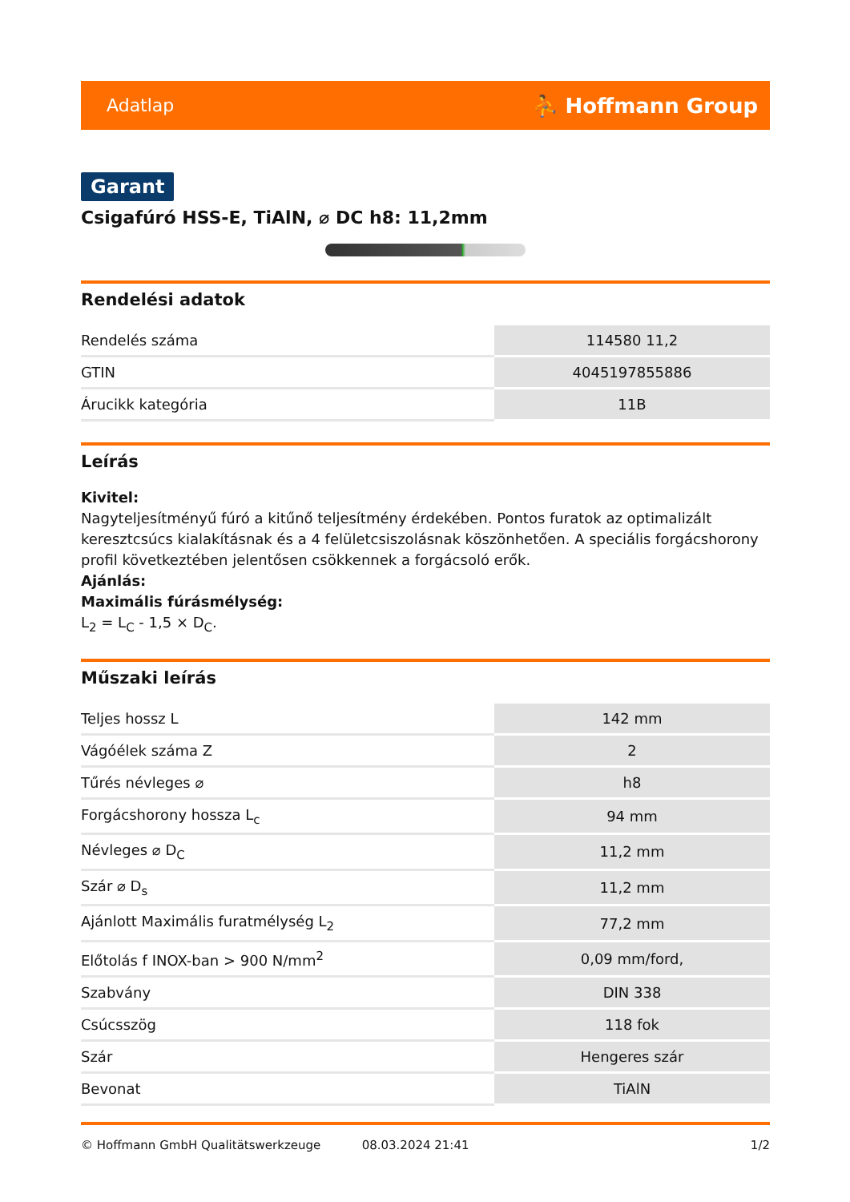Adatlap ⛹ Hoffmann Group
Garant
Csigafúró HSS-E, TiAlN, ⌀ DC h8: 11,2mm
Rendelési adatok
| Rendelés száma | 114580 11,2 |
| GTIN | 4045197855886 |
| Árucikk kategória | 11B |
Leírás
Kivitel:
Nagyteljesítményű fúró a kitűnő teljesítmény érdekében. Pontos furatok az optimalizált keresztcsúcs kialakításnak és a 4 felületcsiszolásnak köszönhetően. A speciális forgácshorony profil következtében jelentősen csökkennek a forgácsoló erők.
Ajánlás:
Maximális fúrásmélység:
L<sub>2</sub> = L<sub>C</sub> - 1,5 × D<sub>C</sub>.
Műszaki leírás
| Teljes hossz L | 142 mm |
| Vágóélek száma Z | 2 |
| Tűrés névleges ⌀ | h8 |
| Forgácshorony hossza L<sub>c</sub> | 94 mm |
| Névleges ⌀ D<sub>C</sub> | 11,2 mm |
| Szár ⌀ D<sub>s</sub> | 11,2 mm |
| Ajánlott Maximális furatmélység L<sub>2</sub> | 77,2 mm |
| Előtolás f INOX-ban > 900 N/mm<sup>2</sup> | 0,09 mm/ford, |
| Szabvány | DIN 338 |
| Csúcsszög | 118 fok |
| Szár | Hengeres szár |
| Bevonat | TiAlN |
© Hoffmann GmbH Qualitätswerkzeuge 08.03.2024 21:41 1/2